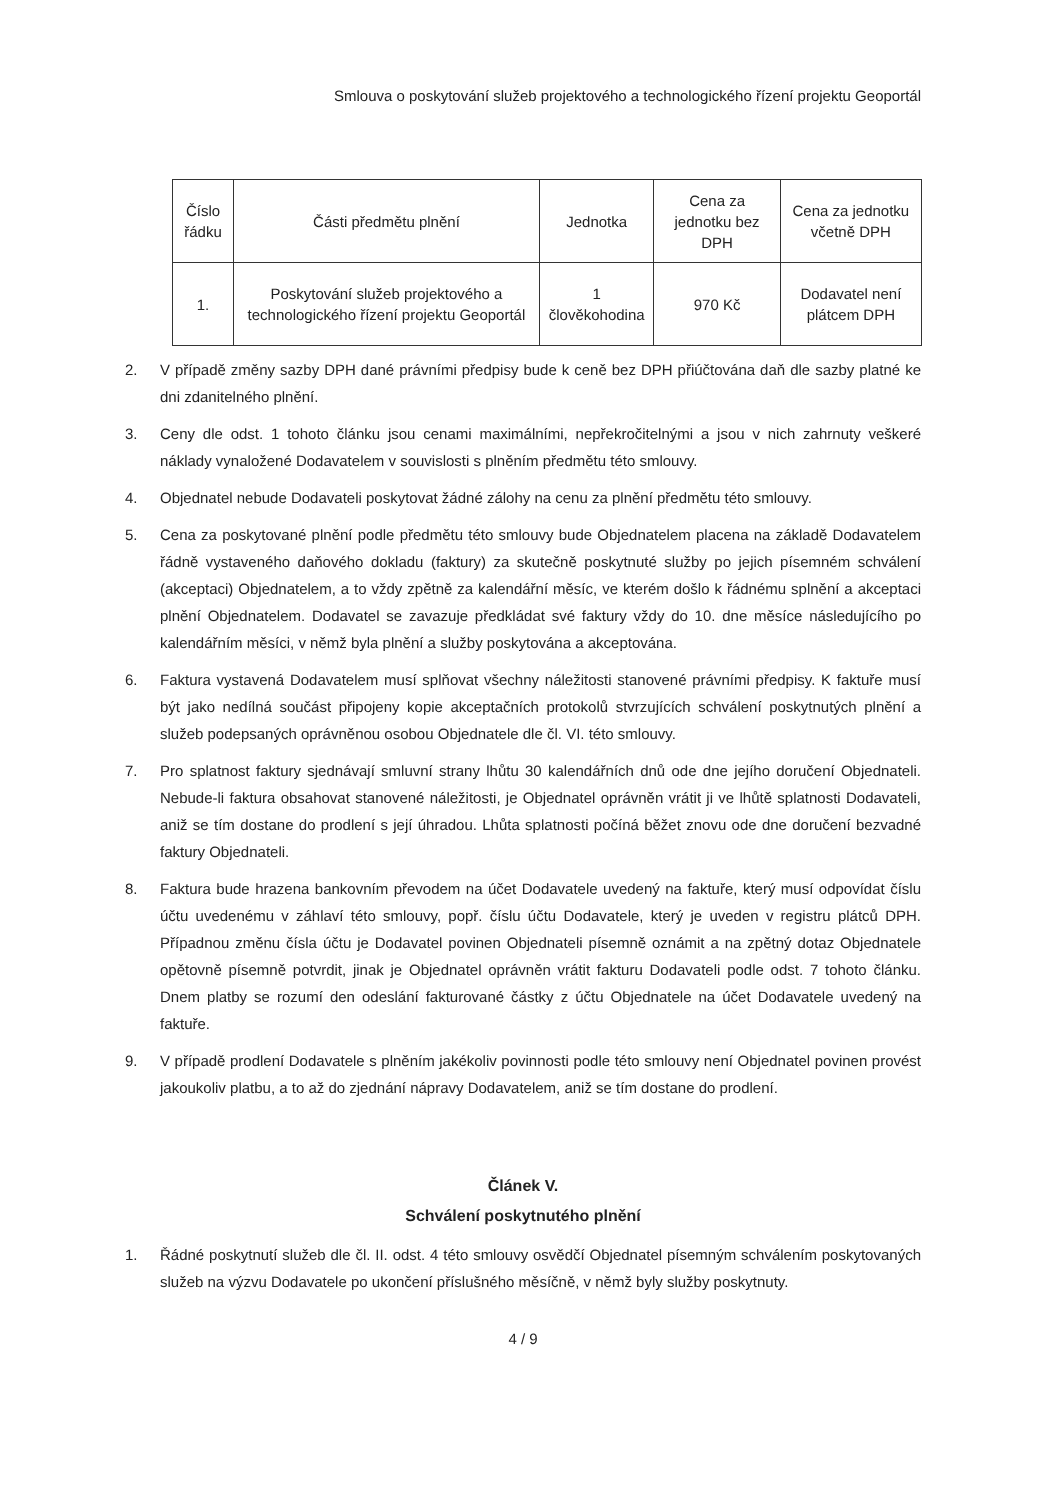Smlouva o poskytování služeb projektového a technologického řízení projektu Geoportál
| Číslo řádku | Části předmětu plnění | Jednotka | Cena za jednotku bez DPH | Cena za jednotku včetně DPH |
| --- | --- | --- | --- | --- |
| 1. | Poskytování služeb projektového a technologického řízení projektu Geoportál | 1 člověkohodina | 970 Kč | Dodavatel není plátcem DPH |
2. V případě změny sazby DPH dané právními předpisy bude k ceně bez DPH přiúčtována daň dle sazby platné ke dni zdanitelného plnění.
3. Ceny dle odst. 1 tohoto článku jsou cenami maximálními, nepřekročitelnými a jsou v nich zahrnuty veškeré náklady vynaložené Dodavatelem v souvislosti s plněním předmětu této smlouvy.
4. Objednatel nebude Dodavateli poskytovat žádné zálohy na cenu za plnění předmětu této smlouvy.
5. Cena za poskytované plnění podle předmětu této smlouvy bude Objednatelem placena na základě Dodavatelem řádně vystaveného daňového dokladu (faktury) za skutečně poskytnuté služby po jejich písemném schválení (akceptaci) Objednatelem, a to vždy zpětně za kalendářní měsíc, ve kterém došlo k řádnému splnění a akceptaci plnění Objednatelem. Dodavatel se zavazuje předkládat své faktury vždy do 10. dne měsíce následujícího po kalendářním měsíci, v němž byla plnění a služby poskytována a akceptována.
6. Faktura vystavená Dodavatelem musí splňovat všechny náležitosti stanovené právními předpisy. K faktuře musí být jako nedílná součást připojeny kopie akceptačních protokolů stvrzujících schválení poskytnutých plnění a služeb podepsaných oprávněnou osobou Objednatele dle čl. VI. této smlouvy.
7. Pro splatnost faktury sjednávají smluvní strany lhůtu 30 kalendářních dnů ode dne jejího doručení Objednateli. Nebude-li faktura obsahovat stanovené náležitosti, je Objednatel oprávněn vrátit ji ve lhůtě splatnosti Dodavateli, aniž se tím dostane do prodlení s její úhradou. Lhůta splatnosti počíná běžet znovu ode dne doručení bezvadné faktury Objednateli.
8. Faktura bude hrazena bankovním převodem na účet Dodavatele uvedený na faktuře, který musí odpovídat číslu účtu uvedenému v záhlaví této smlouvy, popř. číslu účtu Dodavatele, který je uveden v registru plátců DPH. Případnou změnu čísla účtu je Dodavatel povinen Objednateli písemně oznámit a na zpětný dotaz Objednatele opětovně písemně potvrdit, jinak je Objednatel oprávněn vrátit fakturu Dodavateli podle odst. 7 tohoto článku. Dnem platby se rozumí den odeslání fakturované částky z účtu Objednatele na účet Dodavatele uvedený na faktuře.
9. V případě prodlení Dodavatele s plněním jakékoliv povinnosti podle této smlouvy není Objednatel povinen provést jakoukoliv platbu, a to až do zjednání nápravy Dodavatelem, aniž se tím dostane do prodlení.
Článek V.
Schválení poskytnutého plnění
1. Řádné poskytnutí služeb dle čl. II. odst. 4 této smlouvy osvědčí Objednatel písemným schválením poskytovaných služeb na výzvu Dodavatele po ukončení příslušného měsíčně, v němž byly služby poskytnuty.
4 / 9